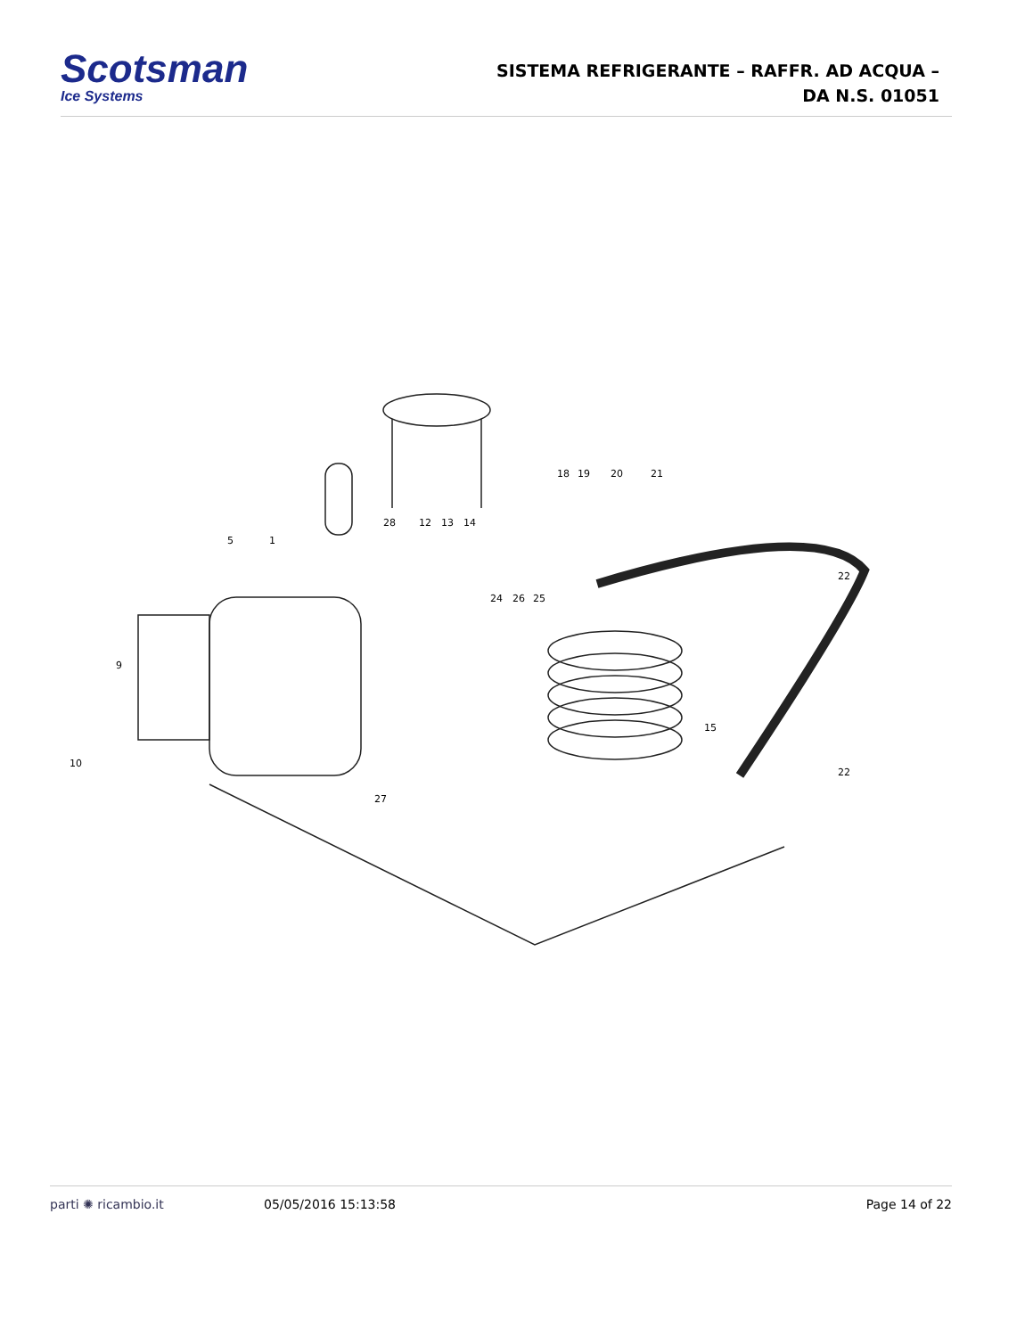Scotsman
Ice Systems
SISTEMA REFRIGERANTE – RAFFR. AD ACQUA –
DA N.S. 01051
18
19
20
21
28
12
13
14
5
1
24
26
25
22
22
15
27
9
10
parti ✺ ricambio.it 05/05/2016 15:13:58 Page 14 of 22